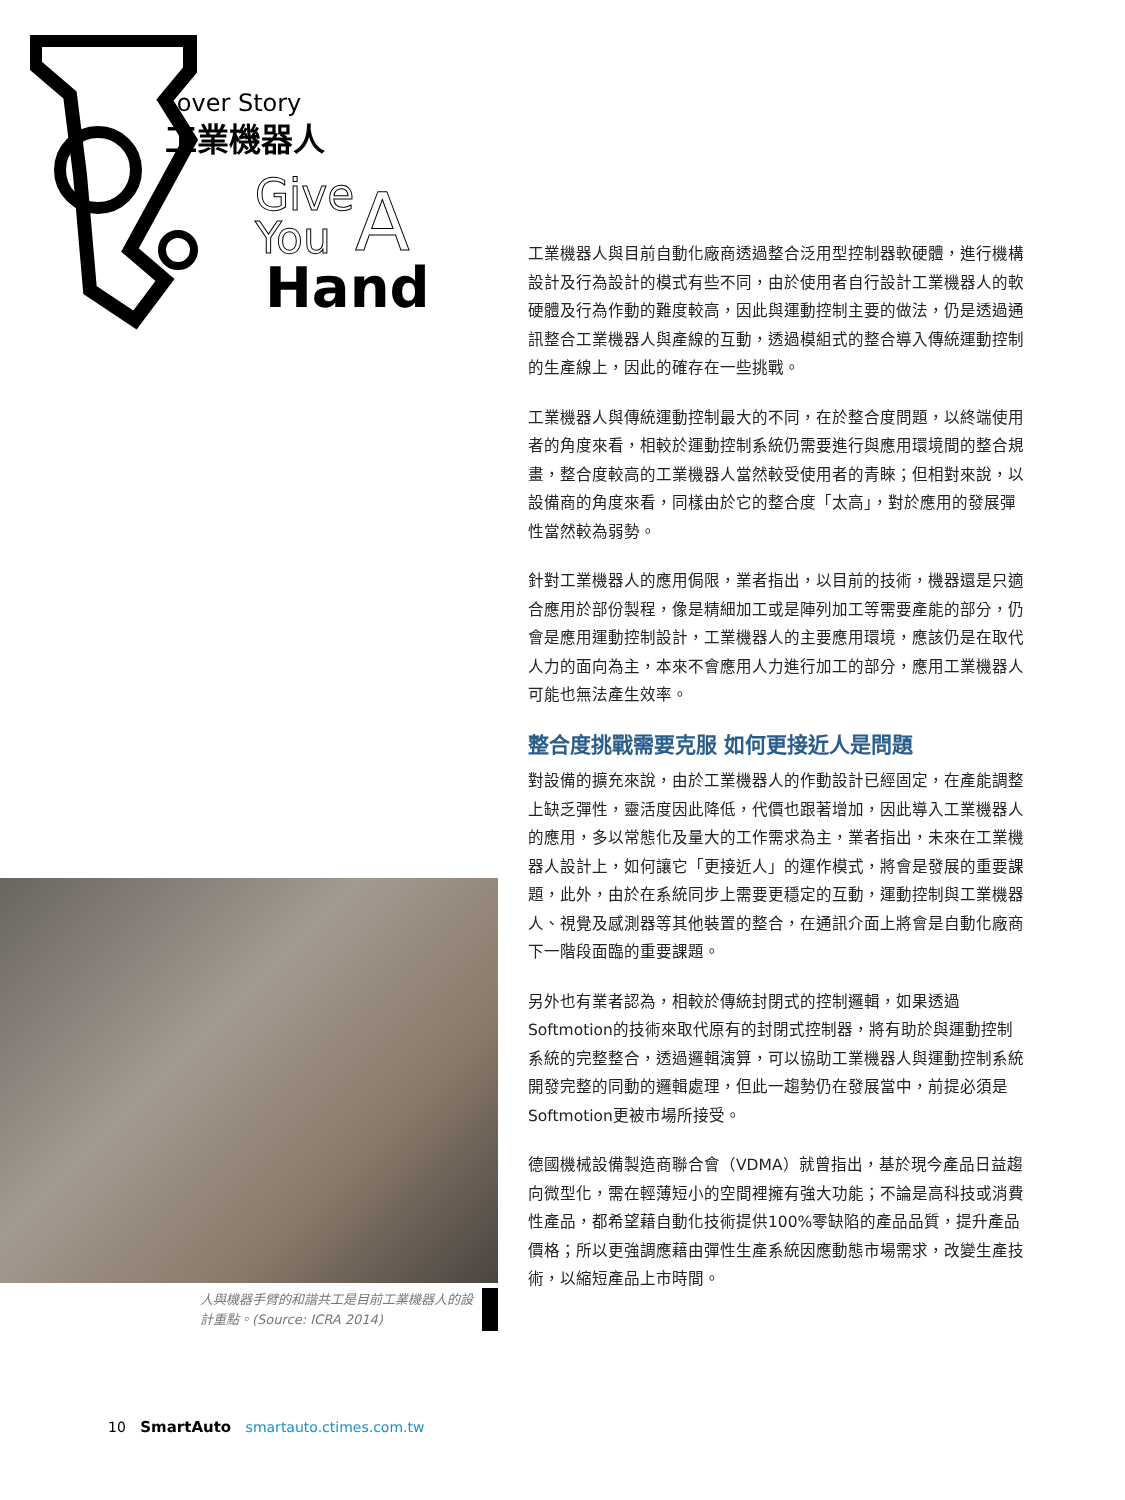Cover Story
工業機器人
Give
You
A
Hand
人與機器手臂的和諧共工是目前工業機器人的設計重點。(Source: ICRA 2014)
工業機器人與目前自動化廠商透過整合泛用型控制器軟硬體，進行機構設計及行為設計的模式有些不同，由於使用者自行設計工業機器人的軟硬體及行為作動的難度較高，因此與運動控制主要的做法，仍是透過通訊整合工業機器人與產線的互動，透過模組式的整合導入傳統運動控制的生產線上，因此的確存在一些挑戰。
工業機器人與傳統運動控制最大的不同，在於整合度問題，以終端使用者的角度來看，相較於運動控制系統仍需要進行與應用環境間的整合規畫，整合度較高的工業機器人當然較受使用者的青睞；但相對來說，以設備商的角度來看，同樣由於它的整合度「太高」，對於應用的發展彈性當然較為弱勢。
針對工業機器人的應用侷限，業者指出，以目前的技術，機器還是只適合應用於部份製程，像是精細加工或是陣列加工等需要產能的部分，仍會是應用運動控制設計，工業機器人的主要應用環境，應該仍是在取代人力的面向為主，本來不會應用人力進行加工的部分，應用工業機器人可能也無法產生效率。
整合度挑戰需要克服 如何更接近人是問題
對設備的擴充來說，由於工業機器人的作動設計已經固定，在產能調整上缺乏彈性，靈活度因此降低，代價也跟著增加，因此導入工業機器人的應用，多以常態化及量大的工作需求為主，業者指出，未來在工業機器人設計上，如何讓它「更接近人」的運作模式，將會是發展的重要課題，此外，由於在系統同步上需要更穩定的互動，運動控制與工業機器人、視覺及感測器等其他裝置的整合，在通訊介面上將會是自動化廠商下一階段面臨的重要課題。
另外也有業者認為，相較於傳統封閉式的控制邏輯，如果透過Softmotion的技術來取代原有的封閉式控制器，將有助於與運動控制系統的完整整合，透過邏輯演算，可以協助工業機器人與運動控制系統開發完整的同動的邏輯處理，但此一趨勢仍在發展當中，前提必須是Softmotion更被市場所接受。
德國機械設備製造商聯合會（VDMA）就曾指出，基於現今產品日益趨向微型化，需在輕薄短小的空間裡擁有強大功能；不論是高科技或消費性產品，都希望藉自動化技術提供100%零缺陷的產品品質，提升產品價格；所以更強調應藉由彈性生產系統因應動態市場需求，改變生產技術，以縮短產品上市時間。
10 SmartAuto smartauto.ctimes.com.tw